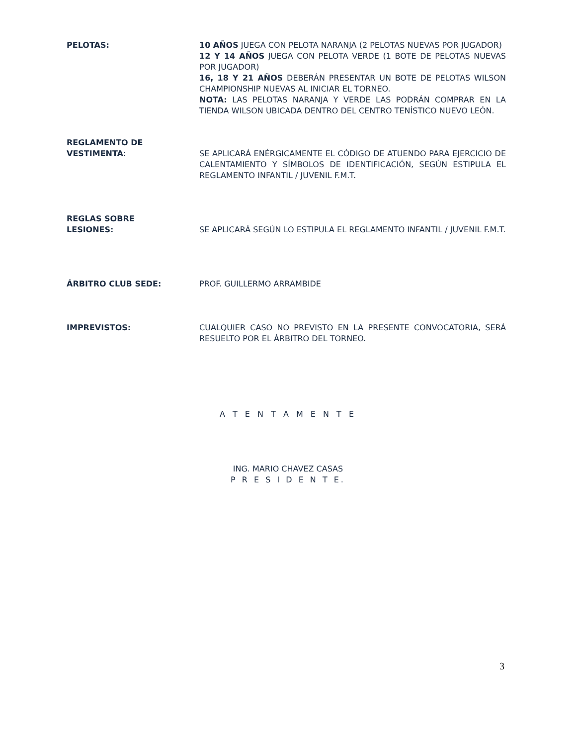PELOTAS: 10 AÑOS JUEGA CON PELOTA NARANJA (2 PELOTAS NUEVAS POR JUGADOR)
12 Y 14 AÑOS JUEGA CON PELOTA VERDE (1 BOTE DE PELOTAS NUEVAS POR JUGADOR)
16, 18 Y 21 AÑOS DEBERÁN PRESENTAR UN BOTE DE PELOTAS WILSON CHAMPIONSHIP NUEVAS AL INICIAR EL TORNEO.
NOTA: LAS PELOTAS NARANJA Y VERDE LAS PODRÁN COMPRAR EN LA TIENDA WILSON UBICADA DENTRO DEL CENTRO TENÍSTICO NUEVO LEÓN.
REGLAMENTO DE
VESTIMENTA:
SE APLICARÁ ENÉRGICAMENTE EL CÓDIGO DE ATUENDO PARA EJERCICIO DE CALENTAMIENTO Y SÍMBOLOS DE IDENTIFICACIÓN, SEGÚN ESTIPULA EL REGLAMENTO INFANTIL / JUVENIL F.M.T.
REGLAS SOBRE
LESIONES:
SE APLICARÁ SEGÚN LO ESTIPULA EL REGLAMENTO INFANTIL / JUVENIL F.M.T.
ÁRBITRO CLUB SEDE: PROF. GUILLERMO ARRAMBIDE
IMPREVISTOS: CUALQUIER CASO NO PREVISTO EN LA PRESENTE CONVOCATORIA, SERÁ RESUELTO POR EL ÁRBITRO DEL TORNEO.
A T E N T A M E N T E
ING. MARIO CHAVEZ CASAS
P R E S I D E N T E.
3